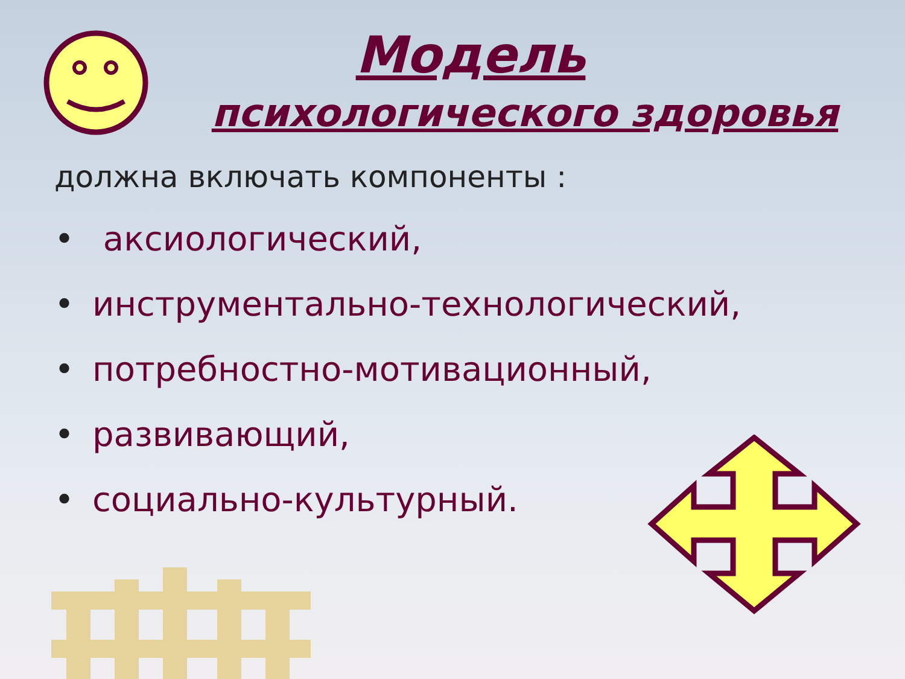Модель
психологического здоровья
должна включать компоненты :
• аксиологический,
• инструментально-технологический,
• потребностно-мотивационный,
• развивающий,
• социально-культурный.